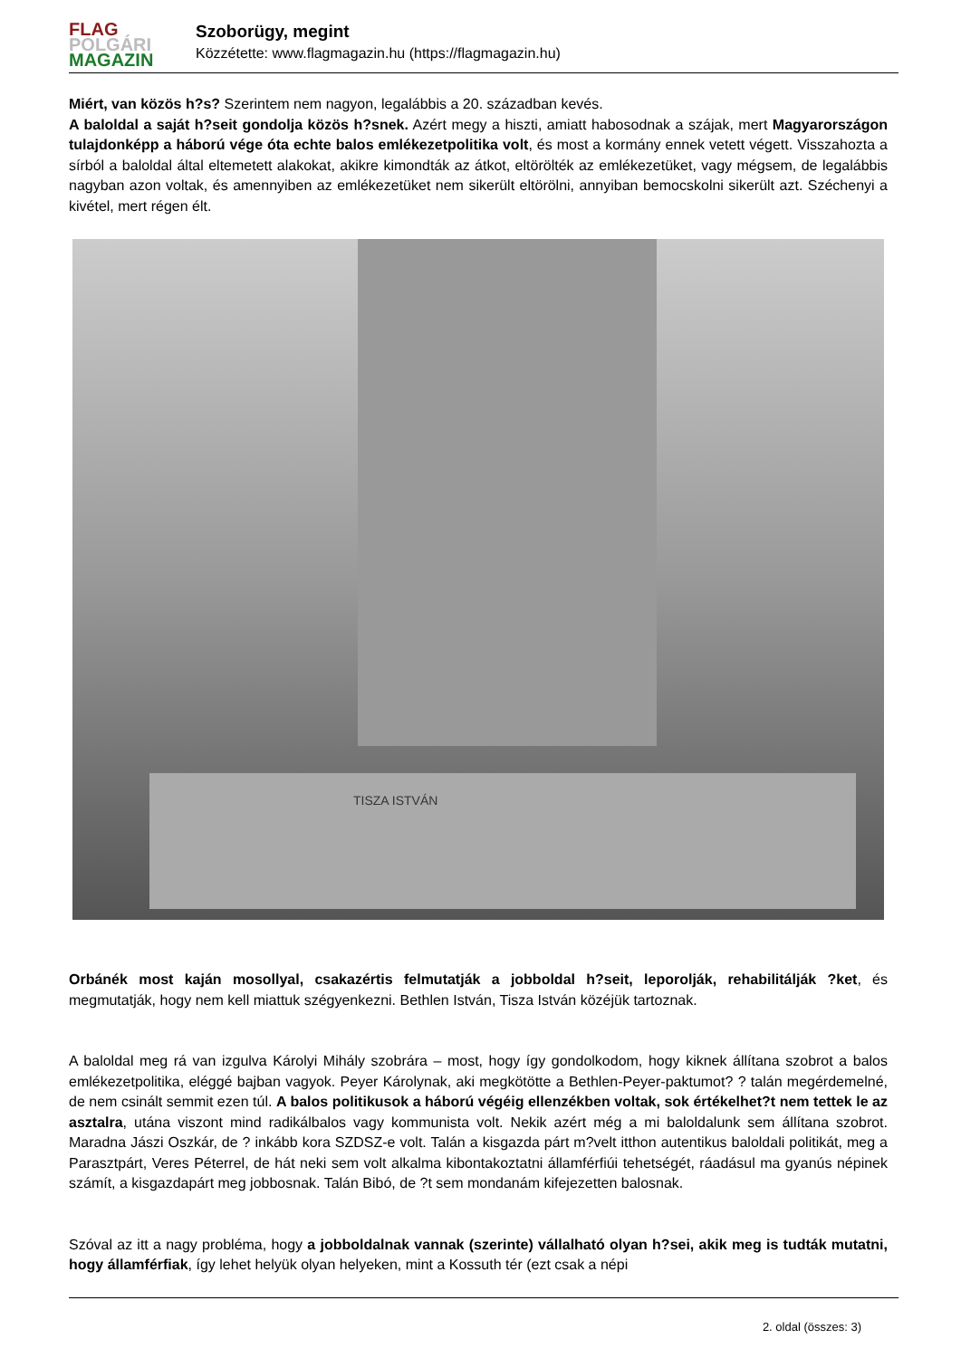FLAG
POLGÁRI
MAGAZIN
Szoborügy, megint
Közzétette: www.flagmagazin.hu (https://flagmagazin.hu)
Miért, van közös h?s? Szerintem nem nagyon, legalábbis a 20. században kevés.
A baloldal a saját h?seit gondolja közös h?snek. Azért megy a hiszti, amiatt habosodnak a szájak, mert Magyarországon tulajdonképp a háború vége óta echte balos emlékezetpolitika volt, és most a kormány ennek vetett végett. Visszahozta a sírból a baloldal által eltemetett alakokat, akikre kimondták az átkot, eltörölték az emlékezetüket, vagy mégsem, de legalábbis nagyban azon voltak, és amennyiben az emlékezetüket nem sikerült eltörölni, annyiban bemocskolni sikerült azt. Széchenyi a kivétel, mert régen élt.
TISZA ISTVÁN
Orbánék most kaján mosollyal, csakazértis felmutatják a jobboldal h?seit, leporolják, rehabilitálják ?ket, és megmutatják, hogy nem kell miattuk szégyenkezni. Bethlen István, Tisza István közéjük tartoznak.
A baloldal meg rá van izgulva Károlyi Mihály szobrára – most, hogy így gondolkodom, hogy kiknek állítana szobrot a balos emlékezetpolitika, eléggé bajban vagyok. Peyer Károlynak, aki megkötötte a Bethlen-Peyer-paktumot? ? talán megérdemelné, de nem csinált semmit ezen túl. A balos politikusok a háború végéig ellenzékben voltak, sok értékelhet?t nem tettek le az asztalra, utána viszont mind radikálbalos vagy kommunista volt. Nekik azért még a mi baloldalunk sem állítana szobrot. Maradna Jászi Oszkár, de ? inkább kora SZDSZ-e volt. Talán a kisgazda párt m?velt itthon autentikus baloldali politikát, meg a Parasztpárt, Veres Péterrel, de hát neki sem volt alkalma kibontakoztatni államférfiúi tehetségét, ráadásul ma gyanús népinek számít, a kisgazdapárt meg jobbosnak. Talán Bibó, de ?t sem mondanám kifejezetten balosnak.
Szóval az itt a nagy probléma, hogy a jobboldalnak vannak (szerinte) vállalható olyan h?sei, akik meg is tudták mutatni, hogy államférfiak, így lehet helyük olyan helyeken, mint a Kossuth tér (ezt csak a népi
2. oldal (összes: 3)